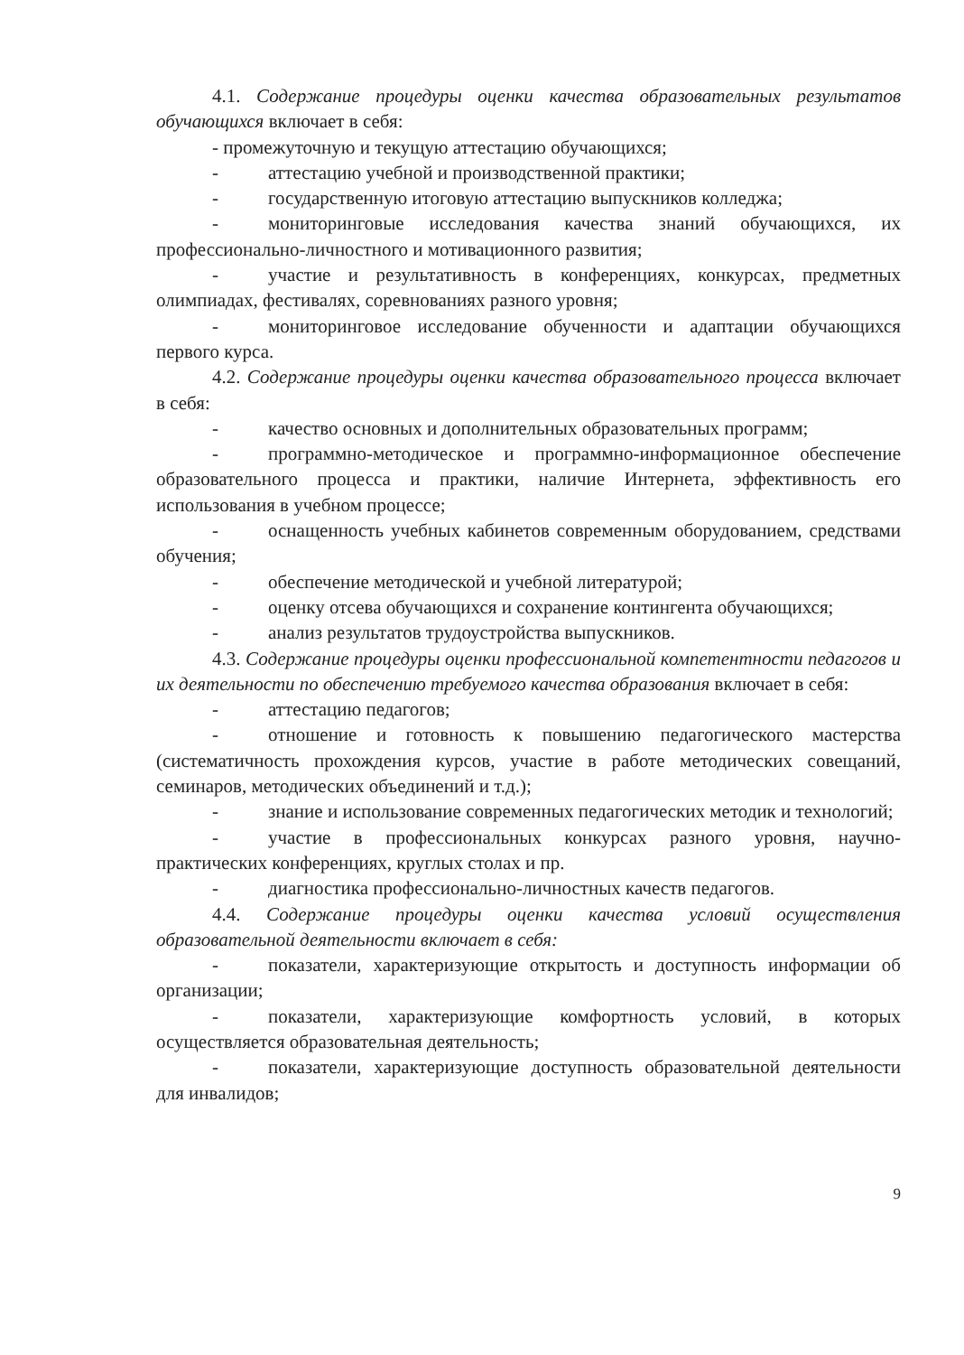4.1. Содержание процедуры оценки качества образовательных результатов обучающихся включает в себя:
- промежуточную и текущую аттестацию обучающихся;
- аттестацию учебной и производственной практики;
- государственную итоговую аттестацию выпускников колледжа;
- мониторинговые исследования качества знаний обучающихся, их профессионально-личностного и мотивационного развития;
- участие и результативность в конференциях, конкурсах, предметных олимпиадах, фестивалях, соревнованиях разного уровня;
- мониторинговое исследование обученности и адаптации обучающихся первого курса.
4.2. Содержание процедуры оценки качества образовательного процесса включает в себя:
- качество основных и дополнительных образовательных программ;
- программно-методическое и программно-информационное обеспечение образовательного процесса и практики, наличие Интернета, эффективность его использования в учебном процессе;
- оснащенность учебных кабинетов современным оборудованием, средствами обучения;
- обеспечение методической и учебной литературой;
- оценку отсева обучающихся и сохранение контингента обучающихся;
- анализ результатов трудоустройства выпускников.
4.3. Содержание процедуры оценки профессиональной компетентности педагогов и их деятельности по обеспечению требуемого качества образования включает в себя:
- аттестацию педагогов;
- отношение и готовность к повышению педагогического мастерства (систематичность прохождения курсов, участие в работе методических совещаний, семинаров, методических объединений и т.д.);
- знание и использование современных педагогических методик и технологий;
- участие в профессиональных конкурсах разного уровня, научно-практических конференциях, круглых столах и пр.
- диагностика профессионально-личностных качеств педагогов.
4.4. Содержание процедуры оценки качества условий осуществления образовательной деятельности включает в себя:
- показатели, характеризующие открытость и доступность информации об организации;
- показатели, характеризующие комфортность условий, в которых осуществляется образовательная деятельность;
- показатели, характеризующие доступность образовательной деятельности для инвалидов;
9